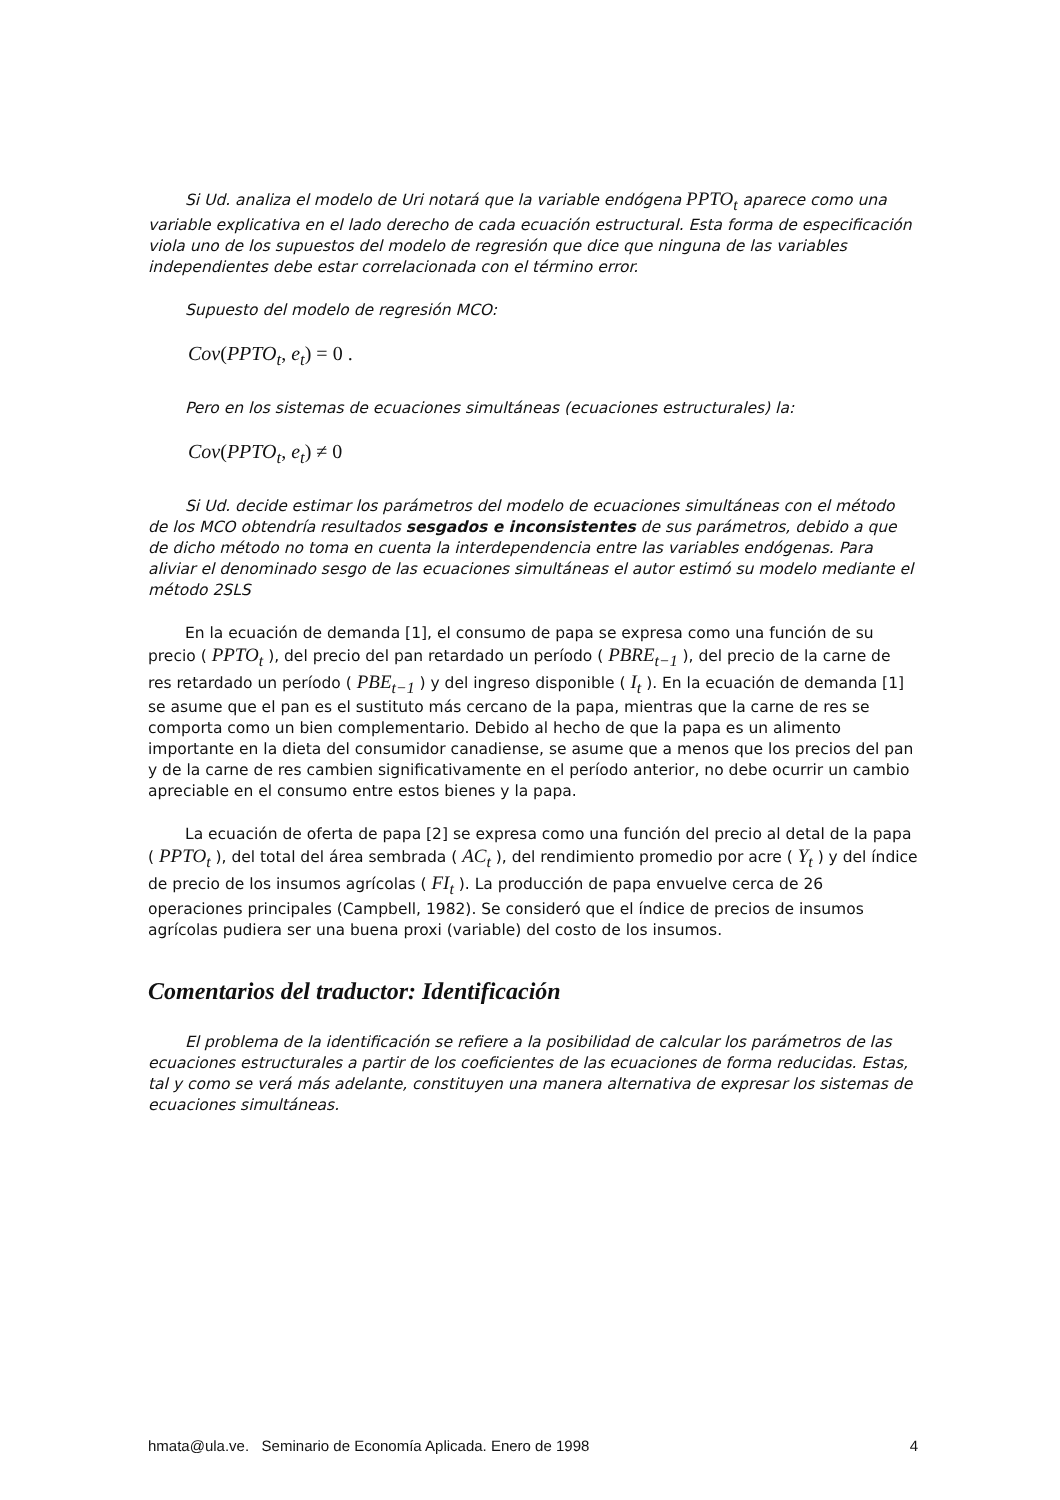Si Ud. analiza el modelo de Uri notará que la variable endógena PPTO<sub>t</sub> aparece como una variable explicativa en el lado derecho de cada ecuación estructural. Esta forma de especificación viola uno de los supuestos del modelo de regresión que dice que ninguna de las variables independientes debe estar correlacionada con el término error.
Supuesto del modelo de regresión MCO:
Cov(PPTO<sub>t</sub>, e<sub>t</sub>) = 0 .
Pero en los sistemas de ecuaciones simultáneas (ecuaciones estructurales) la:
Cov(PPTO<sub>t</sub>, e<sub>t</sub>) ≠ 0
Si Ud. decide estimar los parámetros del modelo de ecuaciones simultáneas con el método de los MCO obtendría resultados sesgados e inconsistentes de sus parámetros, debido a que de dicho método no toma en cuenta la interdependencia entre las variables endógenas. Para aliviar el denominado sesgo de las ecuaciones simultáneas el autor estimó su modelo mediante el método 2SLS
En la ecuación de demanda [1], el consumo de papa se expresa como una función de su precio ( PPTO<sub>t</sub> ), del precio del pan retardado un período ( PBRE<sub>t−1</sub> ), del precio de la carne de res retardado un período ( PBE<sub>t−1</sub> ) y del ingreso disponible ( I<sub>t</sub> ). En la ecuación de demanda [1] se asume que el pan es el sustituto más cercano de la papa, mientras que la carne de res se comporta como un bien complementario. Debido al hecho de que la papa es un alimento importante en la dieta del consumidor canadiense, se asume que a menos que los precios del pan y de la carne de res cambien significativamente en el período anterior, no debe ocurrir un cambio apreciable en el consumo entre estos bienes y la papa.
La ecuación de oferta de papa [2] se expresa como una función del precio al detal de la papa ( PPTO<sub>t</sub> ), del total del área sembrada ( AC<sub>t</sub> ), del rendimiento promedio por acre ( Y<sub>t</sub> ) y del índice de precio de los insumos agrícolas ( FI<sub>t</sub> ). La producción de papa envuelve cerca de 26 operaciones principales (Campbell, 1982). Se consideró que el índice de precios de insumos agrícolas pudiera ser una buena proxi (variable) del costo de los insumos.
Comentarios del traductor: Identificación
El problema de la identificación se refiere a la posibilidad de calcular los parámetros de las ecuaciones estructurales a partir de los coeficientes de las ecuaciones de forma reducidas. Estas, tal y como se verá más adelante, constituyen una manera alternativa de expresar los sistemas de ecuaciones simultáneas.
hmata@ula.ve. Seminario de Economía Aplicada. Enero de 1998 4